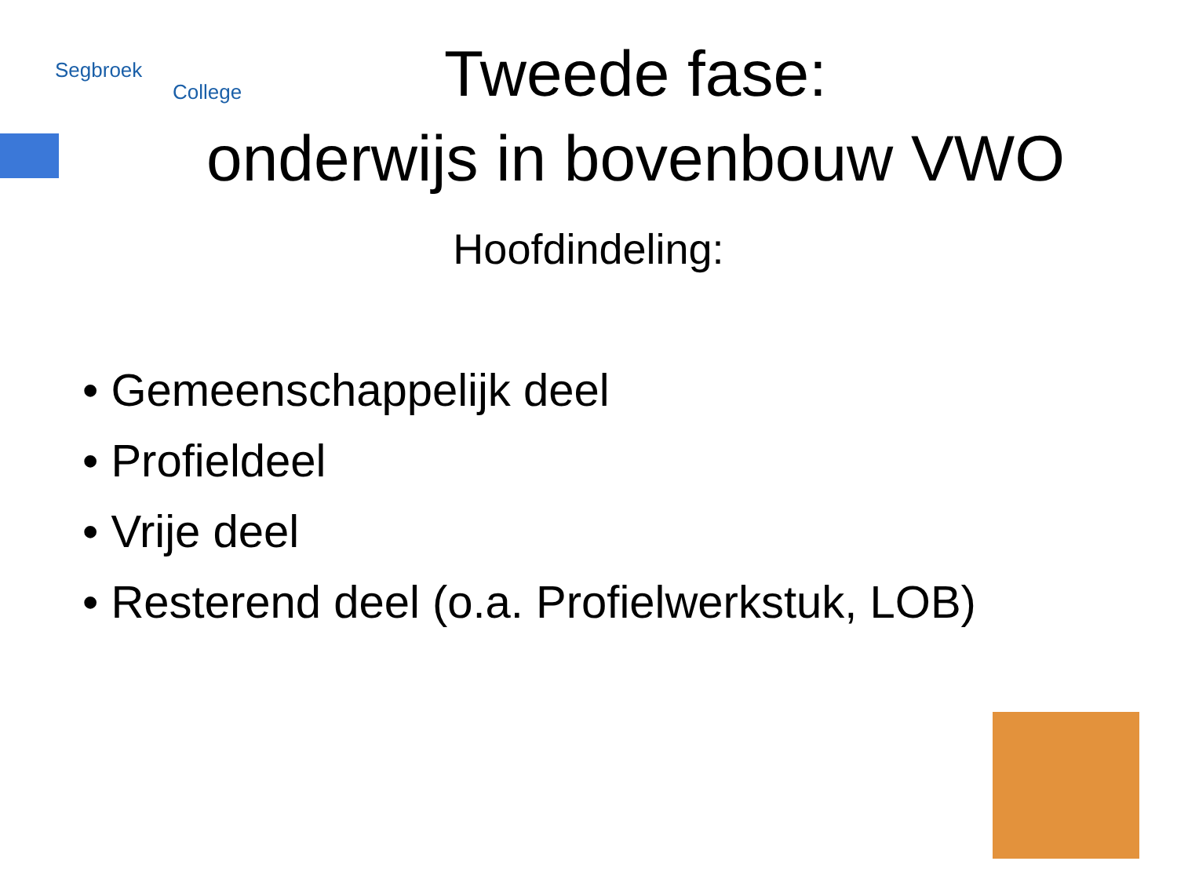Segbroek
College
Tweede fase:
onderwijs in bovenbouw VWO
Hoofdindeling:
• Gemeenschappelijk deel
• Profieldeel
• Vrije deel
• Resterend deel (o.a. Profielwerkstuk, LOB)